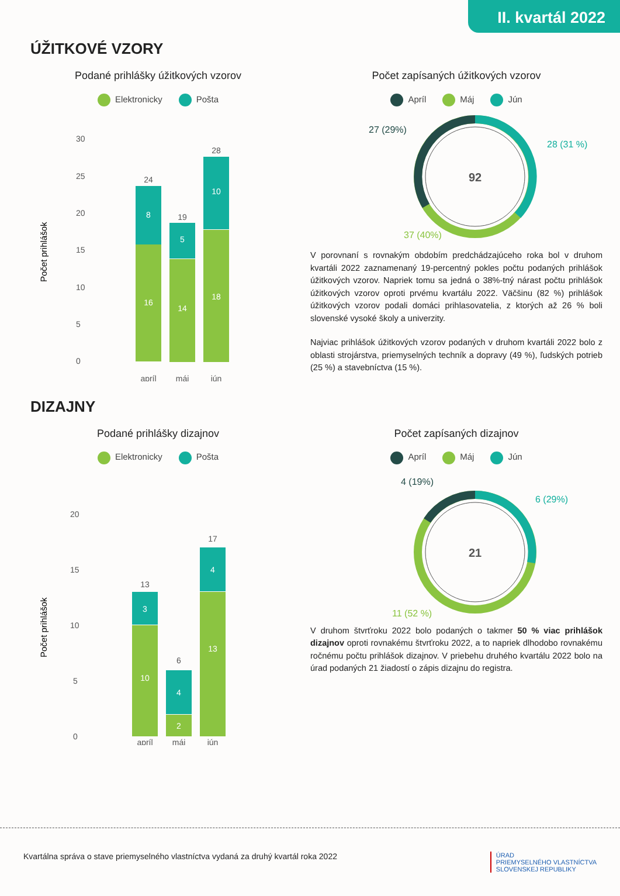II. kvartál 2022
ÚŽITKOVÉ VZORY
Podané prihlášky úžitkových vzorov
Elektronicky Pošta
30
25
20
15
10
5
0
Počet prihlášok
8
16
5
14
10
18
24
19
28
apríl
máj
jún
Počet zapísaných úžitkových vzorov
Apríl Máj Jún
92
27 (29%)
28 (31 %)
37 (40%)
V porovnaní s rovnakým obdobím predchádzajúceho roka bol v druhom kvartáli 2022 zaznamenaný 19-percentný pokles počtu podaných prihlášok úžitkových vzorov. Napriek tomu sa jedná o 38%-tný nárast počtu prihlášok úžitkových vzorov oproti prvému kvartálu 2022. Väčšinu (82 %) prihlášok úžitkových vzorov podali domáci prihlasovatelia, z ktorých až 26 % boli slovenské vysoké školy a univerzity.
Najviac prihlášok úžitkových vzorov podaných v druhom kvartáli 2022 bolo z oblasti strojárstva, priemyselných techník a dopravy (49 %), ľudských potrieb (25 %) a stavebníctva (15 %).
DIZAJNY
Podané prihlášky dizajnov
Elektronicky Pošta
20
15
10
5
0
Počet prihlášok
3
10
4
2
4
13
13
6
17
apríl
máj
jún
Počet zapísaných dizajnov
Apríl Máj Jún
21
4 (19%)
6 (29%)
11 (52 %)
V druhom štvrťroku 2022 bolo podaných o takmer 50 % viac prihlášok dizajnov oproti rovnakému štvrťroku 2022, a to napriek dlhodobo rovnakému ročnému počtu prihlášok dizajnov. V priebehu druhého kvartálu 2022 bolo na úrad podaných 21 žiadostí o zápis dizajnu do registra.
Kvartálna správa o stave priemyselného vlastníctva vydaná za druhý kvartál roka 2022 ÚRAD
PRIEMYSELNÉHO VLASTNÍCTVA
SLOVENSKEJ REPUBLIKY